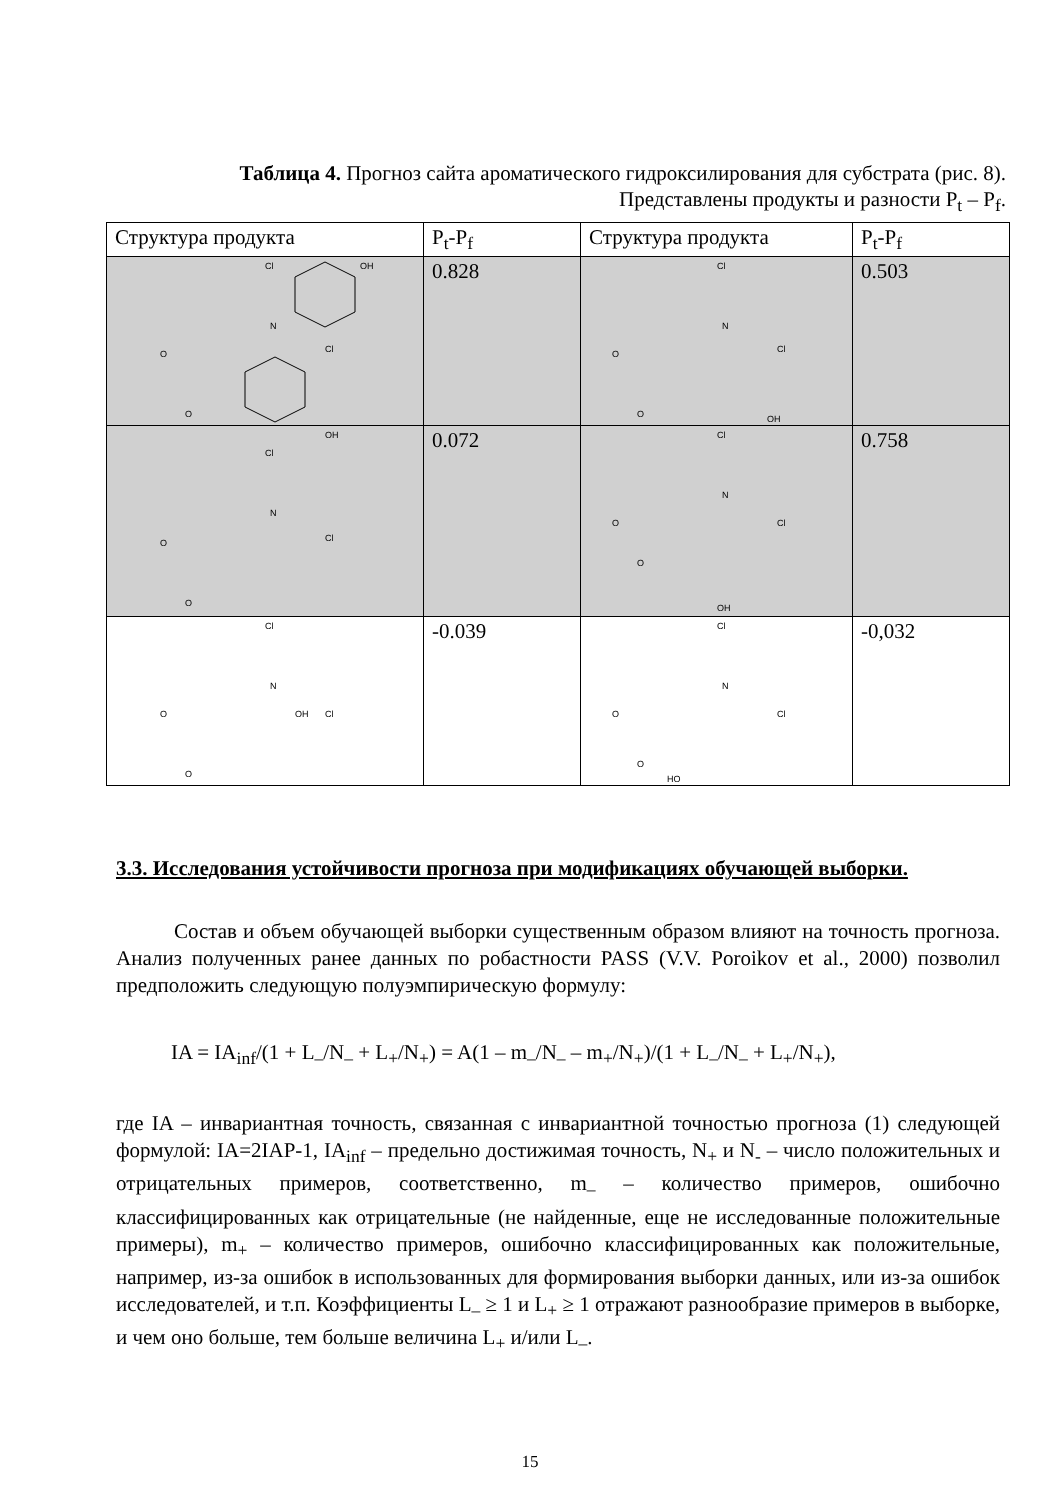Таблица 4. Прогноз сайта ароматического гидроксилирования для субстрата (рис. 8). Представлены продукты и разности P<sub>t</sub> – P<sub>f</sub>.
| Структура продукта | P<sub>t</sub>-P<sub>f</sub> | Структура продукта | P<sub>t</sub>-P<sub>f</sub> |
| --- | --- | --- | --- |
| Cl OH N Cl O O | 0.828 | Cl N Cl O O OH | 0.503 |
| OH Cl N Cl O O | 0.072 | Cl N Cl O O OH | 0.758 |
| Cl N OH Cl O O | -0.039 | Cl N Cl O O HO | -0,032 |
3.3. Исследования устойчивости прогноза при модификациях обучающей выборки.
Состав и объем обучающей выборки существенным образом влияют на точность прогноза. Анализ полученных ранее данных по робастности PASS (V.V. Poroikov et al., 2000) позволил предположить следующую полуэмпирическую формулу:
IA = IA<sub>inf</sub>/(1 + L<sub>–</sub>/N<sub>–</sub> + L<sub>+</sub>/N<sub>+</sub>) = A(1 – m<sub>–</sub>/N<sub>–</sub> – m<sub>+</sub>/N<sub>+</sub>)/(1 + L<sub>–</sub>/N<sub>–</sub> + L<sub>+</sub>/N<sub>+</sub>),
где IA – инвариантная точность, связанная с инвариантной точностью прогноза (1) следующей формулой: IA=2IAP-1, IA<sub>inf</sub> – предельно достижимая точность, N<sub>+</sub> и N<sub>-</sub> – число положительных и отрицательных примеров, соответственно, m<sub>–</sub> – количество примеров, ошибочно классифицированных как отрицательные (не найденные, еще не исследованные положительные примеры), m<sub>+</sub> – количество примеров, ошибочно классифицированных как положительные, например, из-за ошибок в использованных для формирования выборки данных, или из-за ошибок исследователей, и т.п. Коэффициенты L<sub>–</sub> ≥ 1 и L<sub>+</sub> ≥ 1 отражают разнообразие примеров в выборке, и чем оно больше, тем больше величина L<sub>+</sub> и/или L<sub>–</sub>.
15